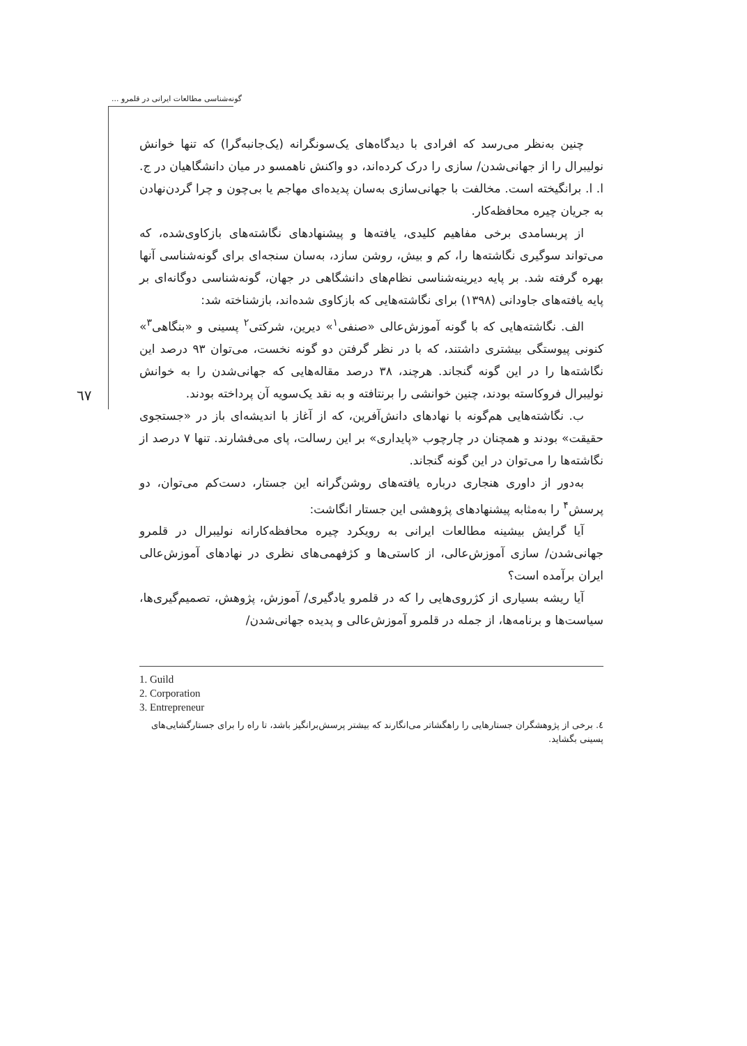گونه‌شناسی مطالعات ایرانی در قلمرو ...
٦٧
چنین به‌نظر می‌رسد که افرادی با دیدگاه‌های یک‌سونگرانه (یک‌جانبه‌گرا) که تنها خوانش نولیبرال را از جهانی‌شدن/ سازی را درک کرده‌اند، دو واکنش ناهمسو در میان دانشگاهیان در ج. ا. ا. برانگیخته است. مخالفت با جهانی‌سازی به‌سان پدیده‌ای مهاجم یا بی‌چون و چرا گردن‌نهادن به جریان چیره محافظه‌کار.
از پربسامدی برخی مفاهیم کلیدی، یافته‌ها و پیشنهادهای نگاشته‌های بازکاوی‌شده، که می‌تواند سوگیری نگاشته‌ها را، کم و بیش، روشن سازد، به‌سان سنجه‌ای برای گونه‌شناسی آنها بهره گرفته شد. بر پایه دیرینه‌شناسی نظام‌های دانشگاهی در جهان، گونه‌شناسی دوگانه‌ای بر پایه یافته‌های جاودانی (۱۳۹۸) برای نگاشته‌هایی که بازکاوی شده‌اند، بازشناخته شد:
الف. نگاشته‌هایی که با گونه آموزش‌عالی «صنفی<sup>۱</sup>» دیرین، شرکتی<sup>۲</sup> پسینی و «بنگاهی<sup>۳</sup>» کنونی پیوستگی بیشتری داشتند، که با در نظر گرفتن دو گونه نخست، می‌توان ۹۳ درصد این نگاشته‌ها را در این گونه گنجاند. هرچند، ۳۸ درصد مقاله‌هایی که جهانی‌شدن را به خوانش نولیبرال فروکاسته بودند، چنین خوانشی را برنتافته و به نقد یک‌سویه آن پرداخته بودند.
ب. نگاشته‌هایی هم‌گونه با نهادهای دانش‌آفرین، که از آغاز با اندیشه‌ای باز در «جستجوی حقیقت» بودند و همچنان در چارچوب «پایداری» بر این رسالت، پای می‌فشارند. تنها ۷ درصد از نگاشته‌ها را می‌توان در این گونه گنجاند.
به‌دور از داوری هنجاری درباره یافته‌های روشن‌گرانه این جستار، دست‌کم می‌توان، دو پرسش<sup>۴</sup> را به‌مثابه پیشنهادهای پژوهشی این جستار انگاشت:
آیا گرایش بیشینه مطالعات ایرانی به رویکرد چیره محافظه‌کارانه نولیبرال در قلمرو جهانی‌شدن/ سازی آموزش‌عالی، از کاستی‌ها و کژفهمی‌های نظری در نهادهای آموزش‌عالی ایران برآمده است؟
آیا ریشه بسیاری از کژروی‌هایی را که در قلمرو یادگیری/ آموزش، پژوهش، تصمیم‌گیری‌ها، سیاست‌ها و برنامه‌ها، از جمله در قلمرو آموزش‌عالی و پدیده جهانی‌شدن/
1. Guild
2. Corporation
3. Entrepreneur
٤. برخی از پژوهشگران جستارهایی را راهگشاتر می‌انگارند که بیشتر پرسش‌برانگیز باشد، تا راه را برای جستارگشایی‌های پسینی بگشاید.